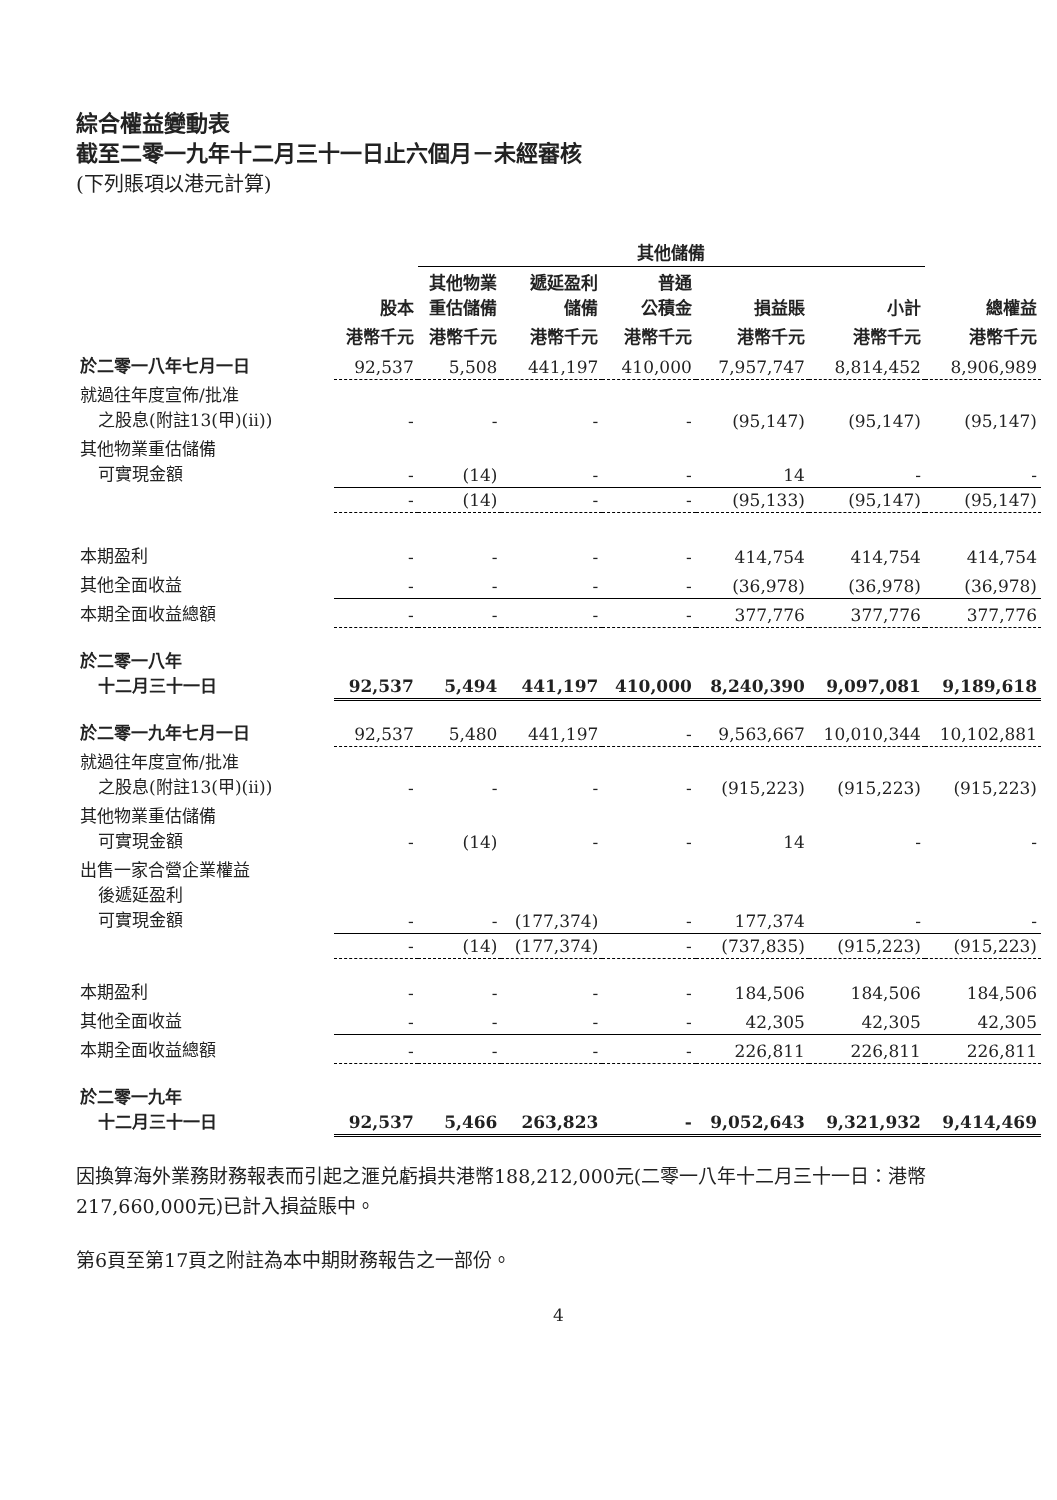綜合權益變動表
截至二零一九年十二月三十一日止六個月－未經審核
(下列賬項以港元計算)
| | | 其他儲備 | | | | | |
| --- | --- | --- | --- | --- | --- | --- | --- |
| | 股本 | 其他物業 重估儲備 | 遞延盈利 儲備 | 普通 公積金 | 損益賬 | 小計 | 總權益 |
| | 港幣千元 | 港幣千元 | 港幣千元 | 港幣千元 | 港幣千元 | 港幣千元 | 港幣千元 |
| 於二零一八年七月一日 | 92,537 | 5,508 | 441,197 | 410,000 | 7,957,747 | 8,814,452 | 8,906,989 |
| 就過往年度宣佈/批准 之股息(附註13(甲)(ii)) | - | - | - | - | (95,147) | (95,147) | (95,147) |
| 其他物業重估儲備 可實現金額 | - | (14) | - | - | 14 | - | - |
| | - | (14) | - | - | (95,133) | (95,147) | (95,147) |
| 本期盈利 | - | - | - | - | 414,754 | 414,754 | 414,754 |
| 其他全面收益 | - | - | - | - | (36,978) | (36,978) | (36,978) |
| 本期全面收益總額 | - | - | - | - | 377,776 | 377,776 | 377,776 |
| 於二零一八年 十二月三十一日 | 92,537 | 5,494 | 441,197 | 410,000 | 8,240,390 | 9,097,081 | 9,189,618 |
| 於二零一九年七月一日 | 92,537 | 5,480 | 441,197 | - | 9,563,667 | 10,010,344 | 10,102,881 |
| 就過往年度宣佈/批准 之股息(附註13(甲)(ii)) | - | - | - | - | (915,223) | (915,223) | (915,223) |
| 其他物業重估儲備 可實現金額 | - | (14) | - | - | 14 | - | - |
| 出售一家合營企業權益 後遞延盈利 可實現金額 | - | - | (177,374) | - | 177,374 | - | - |
| | - | (14) | (177,374) | - | (737,835) | (915,223) | (915,223) |
| 本期盈利 | - | - | - | - | 184,506 | 184,506 | 184,506 |
| 其他全面收益 | - | - | - | - | 42,305 | 42,305 | 42,305 |
| 本期全面收益總額 | - | - | - | - | 226,811 | 226,811 | 226,811 |
| 於二零一九年 十二月三十一日 | 92,537 | 5,466 | 263,823 | - | 9,052,643 | 9,321,932 | 9,414,469 |
因換算海外業務財務報表而引起之滙兑虧損共港幣188,212,000元(二零一八年十二月三十一日：港幣217,660,000元)已計入損益賬中。
第6頁至第17頁之附註為本中期財務報告之一部份。
4